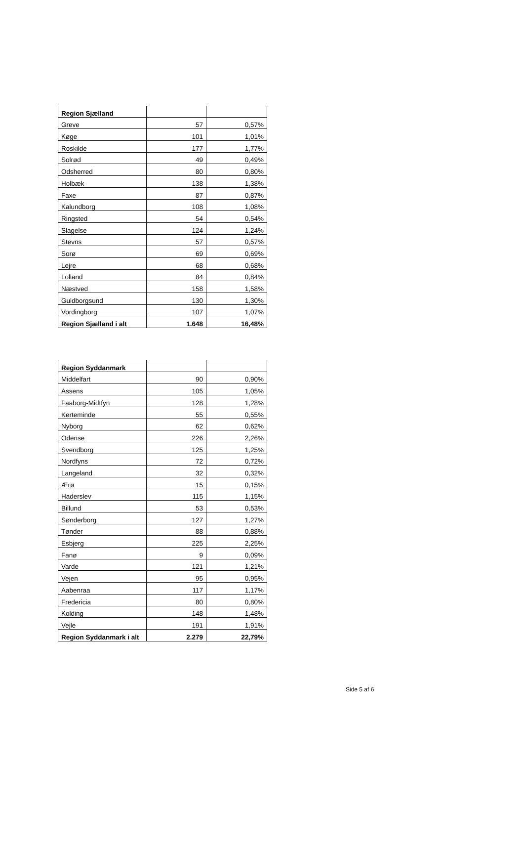| Region Sjælland | | |
| Greve | 57 | 0,57% |
| Køge | 101 | 1,01% |
| Roskilde | 177 | 1,77% |
| Solrød | 49 | 0,49% |
| Odsherred | 80 | 0,80% |
| Holbæk | 138 | 1,38% |
| Faxe | 87 | 0,87% |
| Kalundborg | 108 | 1,08% |
| Ringsted | 54 | 0,54% |
| Slagelse | 124 | 1,24% |
| Stevns | 57 | 0,57% |
| Sorø | 69 | 0,69% |
| Lejre | 68 | 0,68% |
| Lolland | 84 | 0,84% |
| Næstved | 158 | 1,58% |
| Guldborgsund | 130 | 1,30% |
| Vordingborg | 107 | 1,07% |
| Region Sjælland i alt | 1.648 | 16,48% |
| Region Syddanmark | | |
| Middelfart | 90 | 0,90% |
| Assens | 105 | 1,05% |
| Faaborg-Midtfyn | 128 | 1,28% |
| Kerteminde | 55 | 0,55% |
| Nyborg | 62 | 0,62% |
| Odense | 226 | 2,26% |
| Svendborg | 125 | 1,25% |
| Nordfyns | 72 | 0,72% |
| Langeland | 32 | 0,32% |
| Ærø | 15 | 0,15% |
| Haderslev | 115 | 1,15% |
| Billund | 53 | 0,53% |
| Sønderborg | 127 | 1,27% |
| Tønder | 88 | 0,88% |
| Esbjerg | 225 | 2,25% |
| Fanø | 9 | 0,09% |
| Varde | 121 | 1,21% |
| Vejen | 95 | 0,95% |
| Aabenraa | 117 | 1,17% |
| Fredericia | 80 | 0,80% |
| Kolding | 148 | 1,48% |
| Vejle | 191 | 1,91% |
| Region Syddanmark i alt | 2.279 | 22,79% |
Side 5 af 6